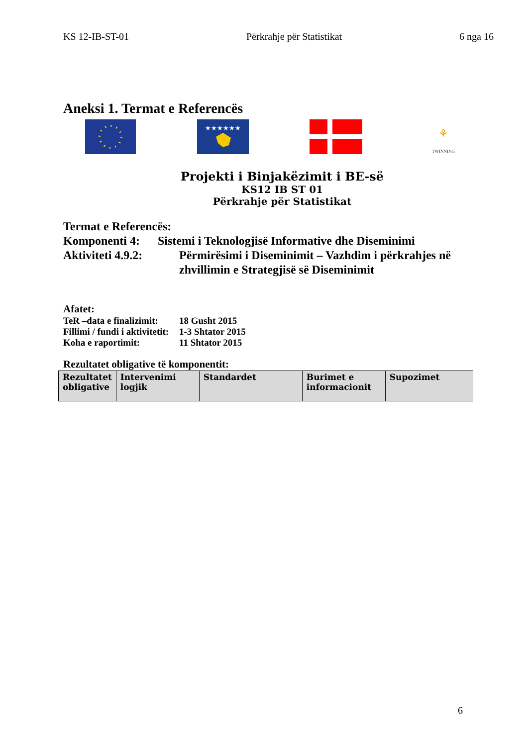KS 12-IB-ST-01 Përkrahje për Statistikat 6 nga 16
Aneksi 1. Termat e Referencës
★★★★★★
⚘
TWINNING
Projekti i Binjakëzimit i BE-së
KS12 IB ST 01
Përkrahje për Statistikat
Termat e Referencës:
Komponenti 4: Sistemi i Teknologjisë Informative dhe Diseminimi
Aktiviteti 4.9.2: Përmirësimi i Diseminimit – Vazhdim i përkrahjes në zhvillimin e Strategjisë së Diseminimit
Afatet:
TeR –data e finalizimit: 18 Gusht 2015
Fillimi / fundi i aktivitetit: 1-3 Shtator 2015
Koha e raportimit: 11 Shtator 2015
Rezultatet obligative të komponentit:
| Rezultatet obligative | Intervenimi logjik | Standardet | Burimet e informacionit | Supozimet |
| --- | --- | --- | --- | --- |
6